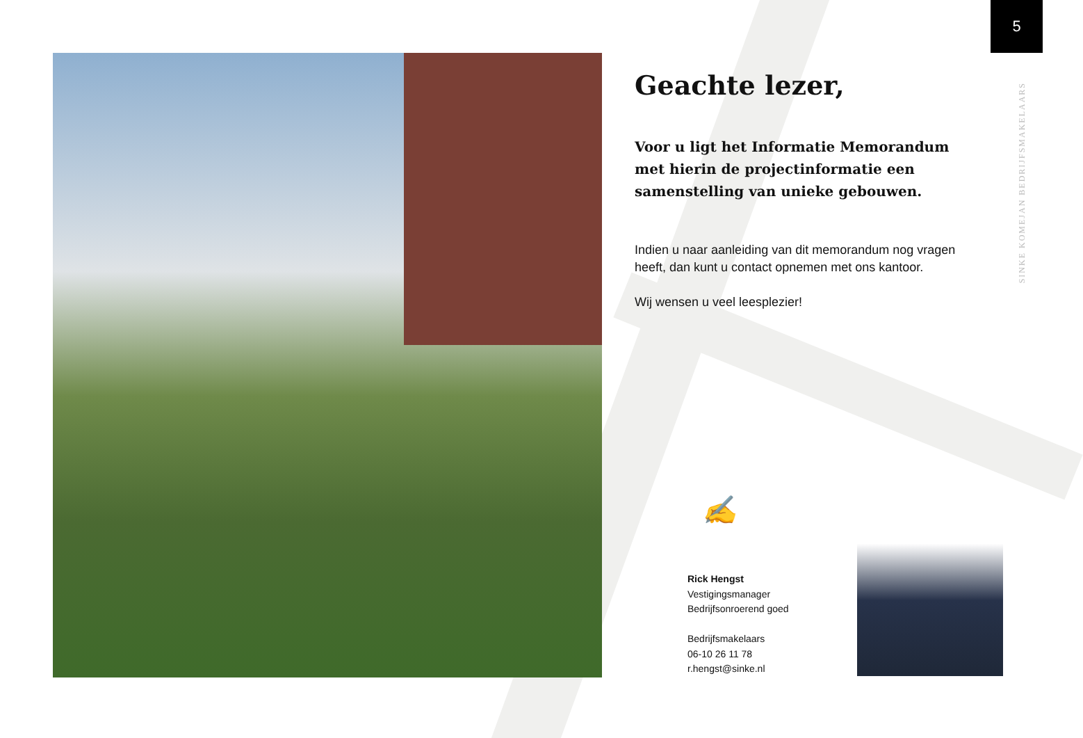5
SINKE KOMEJAN BEDRIJFSMAKELAARS
Geachte lezer,
Voor u ligt het Informatie Memorandum met hierin de projectinformatie een samenstelling van unieke gebouwen.
Indien u naar aanleiding van dit memorandum nog vragen heeft, dan kunt u contact opnemen met ons kantoor.
Wij wensen u veel leesplezier!
✍
Rick Hengst
Vestigingsmanager
Bedrijfsonroerend goed
Bedrijfsmakelaars
06-10 26 11 78
r.hengst@sinke.nl